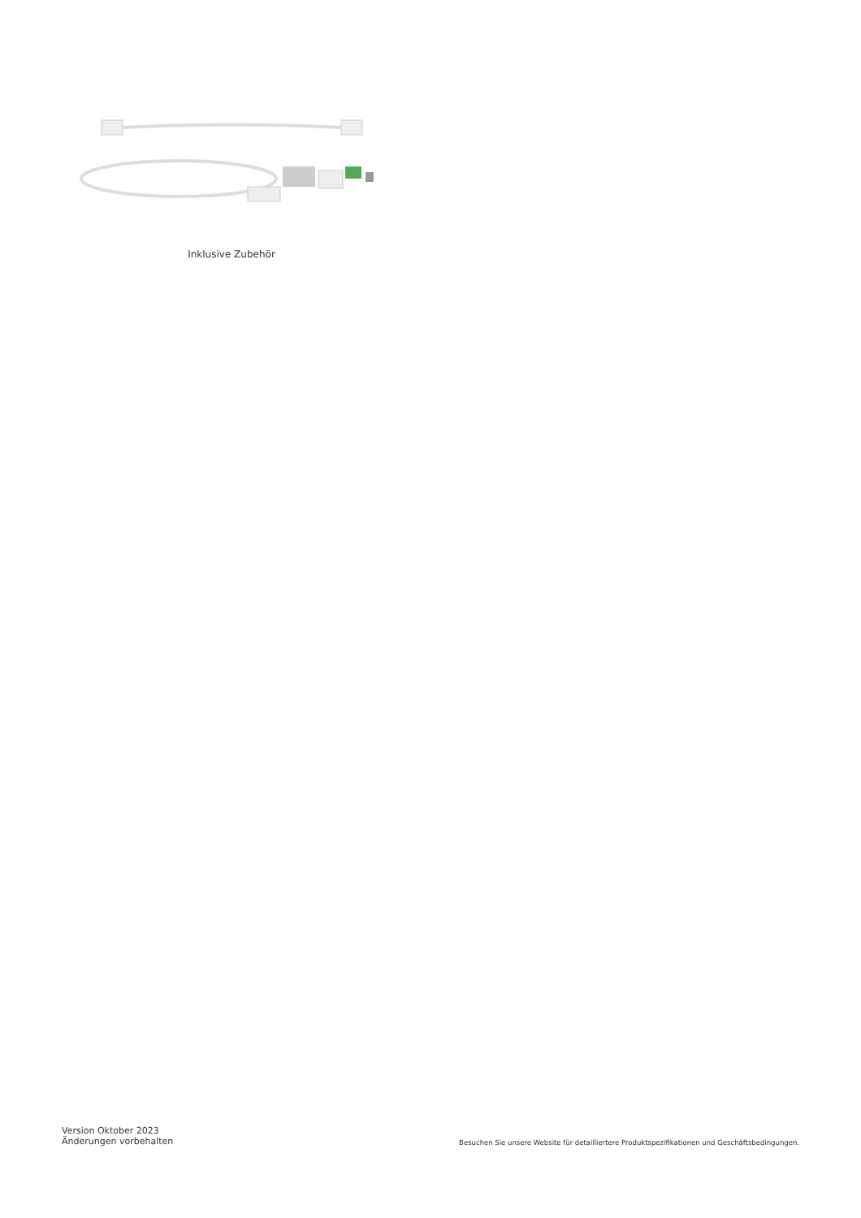Inklusive Zubehör
Version Oktober 2023
Änderungen vorbehalten
Besuchen Sie unsere Website für detailliertere Produktspezifikationen und Geschäftsbedingungen.